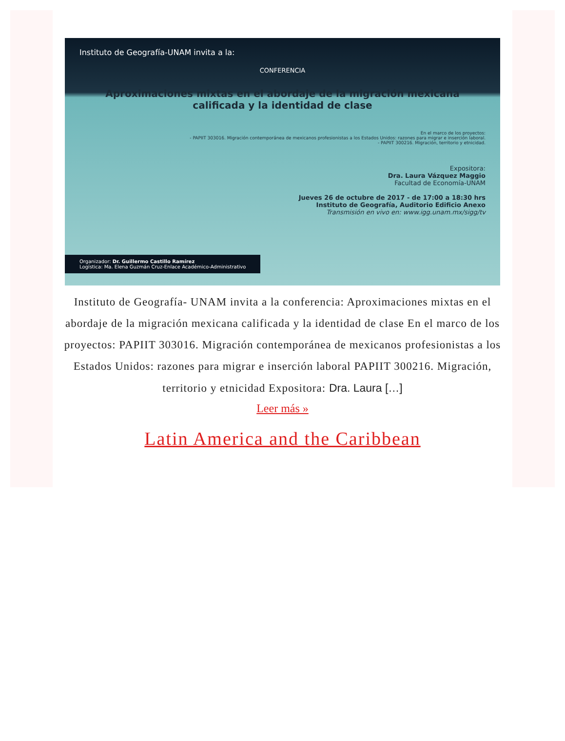Instituto de Geografía-UNAM invita a la:
CONFERENCIA
Aproximaciones mixtas en el abordaje de la migración mexicana calificada y la identidad de clase
En el marco de los proyectos:
- PAPIIT 303016. Migración contemporánea de mexicanos profesionistas a los Estados Unidos: razones para migrar e inserción laboral.
- PAPIIT 300216. Migración, territorio y etnicidad.
Expositora:
Dra. Laura Vázquez Maggio
Facultad de Economía-UNAM
Jueves 26 de octubre de 2017 - de 17:00 a 18:30 hrs
Instituto de Geografía, Auditorio Edificio Anexo
Transmisión en vivo en: www.igg.unam.mx/sigg/tv
Organizador: Dr. Guillermo Castillo Ramírez
Logística: Ma. Elena Guzmán Cruz-Enlace Académico-Administrativo
Instituto de Geografía- UNAM invita a la conferencia: Aproximaciones mixtas en el abordaje de la migración mexicana calificada y la identidad de clase En el marco de los proyectos: PAPIIT 303016. Migración contemporánea de mexicanos profesionistas a los Estados Unidos: razones para migrar e inserción laboral PAPIIT 300216. Migración, territorio y etnicidad Expositora: Dra. Laura […]
Leer más »
Latin America and the Caribbean